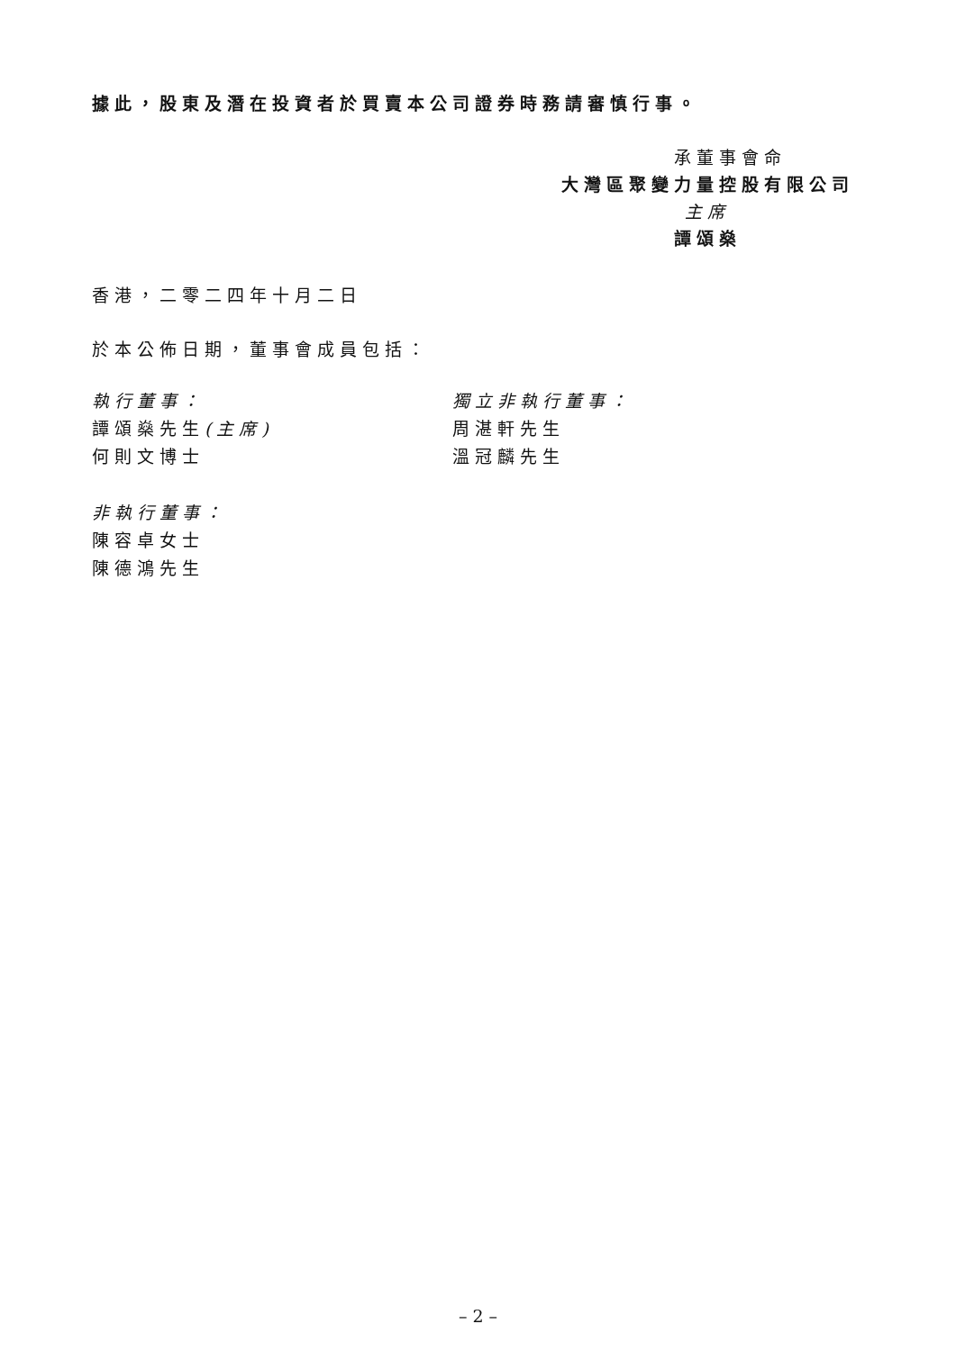據此，股東及潛在投資者於買賣本公司證券時務請審慎行事。
承董事會命
大灣區聚變力量控股有限公司
主席
譚頌燊
香港，二零二四年十月二日
於本公佈日期，董事會成員包括：
執行董事：
譚頌燊先生(主席)
何則文博士
非執行董事：
陳容卓女士
陳德鴻先生
獨立非執行董事：
周湛軒先生
溫冠麟先生
– 2 –